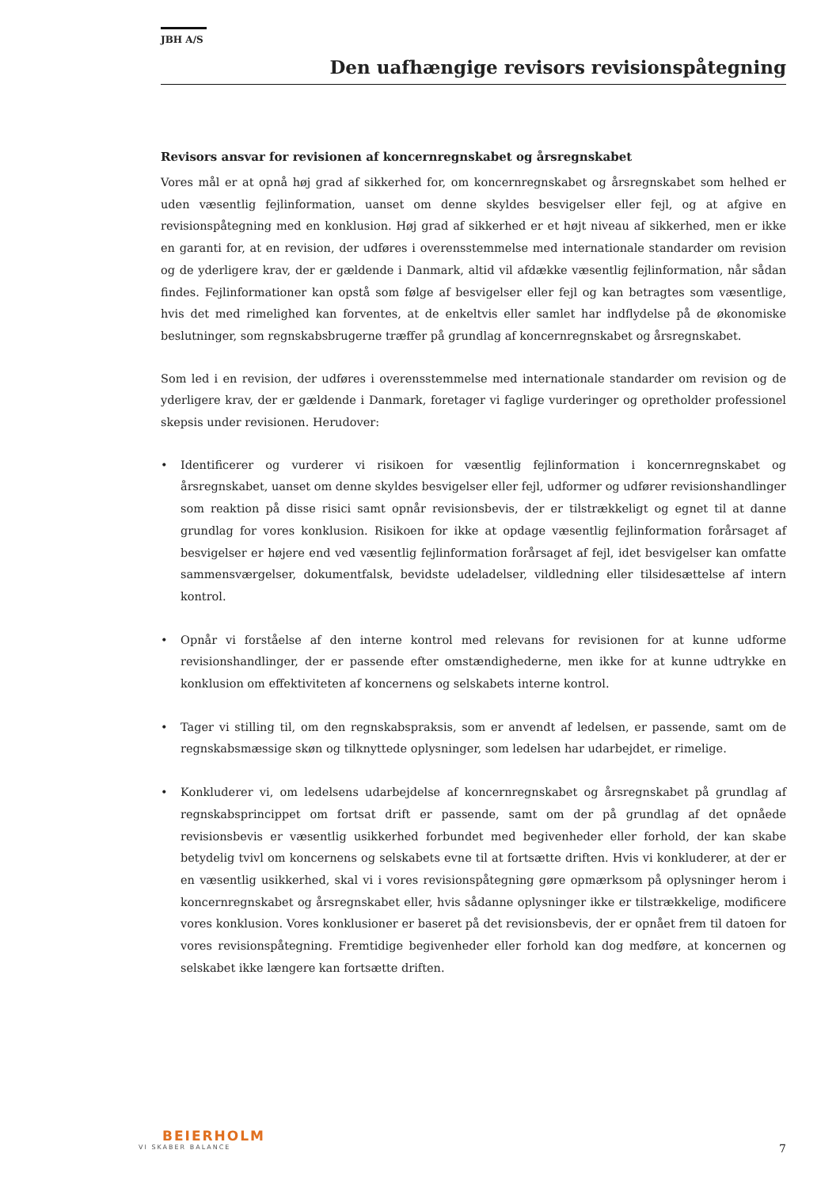JBH A/S
Den uafhængige revisors revisionspåtegning
Revisors ansvar for revisionen af koncernregnskabet og årsregnskabet
Vores mål er at opnå høj grad af sikkerhed for, om koncernregnskabet og årsregnskabet som helhed er uden væsentlig fejlinformation, uanset om denne skyldes besvigelser eller fejl, og at afgive en revisionspåtegning med en konklusion. Høj grad af sikkerhed er et højt niveau af sikkerhed, men er ikke en garanti for, at en revision, der udføres i overensstemmelse med internationale standarder om revision og de yderligere krav, der er gældende i Danmark, altid vil afdække væsentlig fejlinformation, når sådan findes. Fejlinformationer kan opstå som følge af besvigelser eller fejl og kan betragtes som væsentlige, hvis det med rimelighed kan forventes, at de enkeltvis eller samlet har indflydelse på de økonomiske beslutninger, som regnskabsbrugerne træffer på grundlag af koncernregnskabet og årsregnskabet.
Som led i en revision, der udføres i overensstemmelse med internationale standarder om revision og de yderligere krav, der er gældende i Danmark, foretager vi faglige vurderinger og opretholder professionel skepsis under revisionen. Herudover:
• Identificerer og vurderer vi risikoen for væsentlig fejlinformation i koncernregnskabet og årsregnskabet, uanset om denne skyldes besvigelser eller fejl, udformer og udfører revisionshandlinger som reaktion på disse risici samt opnår revisionsbevis, der er tilstrækkeligt og egnet til at danne grundlag for vores konklusion. Risikoen for ikke at opdage væsentlig fejlinformation forårsaget af besvigelser er højere end ved væsentlig fejlinformation forårsaget af fejl, idet besvigelser kan omfatte sammensværgelser, dokumentfalsk, bevidste udeladelser, vildledning eller tilsidesættelse af intern kontrol.
• Opnår vi forståelse af den interne kontrol med relevans for revisionen for at kunne udforme revisionshandlinger, der er passende efter omstændighederne, men ikke for at kunne udtrykke en konklusion om effektiviteten af koncernens og selskabets interne kontrol.
• Tager vi stilling til, om den regnskabspraksis, som er anvendt af ledelsen, er passende, samt om de regnskabsmæssige skøn og tilknyttede oplysninger, som ledelsen har udarbejdet, er rimelige.
• Konkluderer vi, om ledelsens udarbejdelse af koncernregnskabet og årsregnskabet på grundlag af regnskabsprincippet om fortsat drift er passende, samt om der på grundlag af det opnåede revisionsbevis er væsentlig usikkerhed forbundet med begivenheder eller forhold, der kan skabe betydelig tvivl om koncernens og selskabets evne til at fortsætte driften. Hvis vi konkluderer, at der er en væsentlig usikkerhed, skal vi i vores revisionspåtegning gøre opmærksom på oplysninger herom i koncernregnskabet og årsregnskabet eller, hvis sådanne oplysninger ikke er tilstrækkelige, modificere vores konklusion. Vores konklusioner er baseret på det revisionsbevis, der er opnået frem til datoen for vores revisionspåtegning. Fremtidige begivenheder eller forhold kan dog medføre, at koncernen og selskabet ikke længere kan fortsætte driften.
BEIERHOLM
VI SKABER BALANCE
7